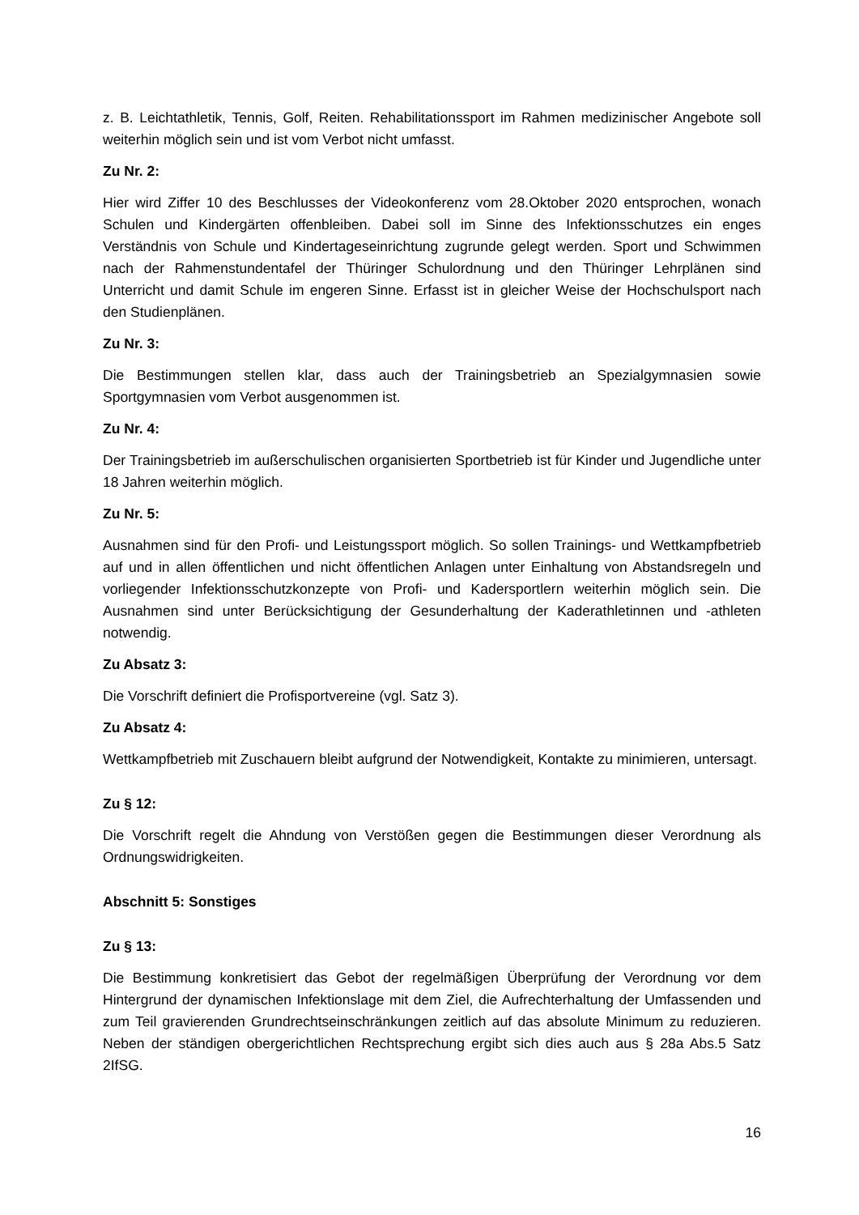z. B. Leichtathletik, Tennis, Golf, Reiten. Rehabilitationssport im Rahmen medizinischer Angebote soll weiterhin möglich sein und ist vom Verbot nicht umfasst.
Zu Nr. 2:
Hier wird Ziffer 10 des Beschlusses der Videokonferenz vom 28.Oktober 2020 entsprochen, wonach Schulen und Kindergärten offenbleiben. Dabei soll im Sinne des Infektionsschutzes ein enges Verständnis von Schule und Kindertageseinrichtung zugrunde gelegt werden. Sport und Schwimmen nach der Rahmenstundentafel der Thüringer Schulordnung und den Thüringer Lehrplänen sind Unterricht und damit Schule im engeren Sinne. Erfasst ist in gleicher Weise der Hochschulsport nach den Studienplänen.
Zu Nr. 3:
Die Bestimmungen stellen klar, dass auch der Trainingsbetrieb an Spezialgymnasien sowie Sportgymnasien vom Verbot ausgenommen ist.
Zu Nr. 4:
Der Trainingsbetrieb im außerschulischen organisierten Sportbetrieb ist für Kinder und Jugendliche unter 18 Jahren weiterhin möglich.
Zu Nr. 5:
Ausnahmen sind für den Profi- und Leistungssport möglich. So sollen Trainings- und Wettkampfbetrieb auf und in allen öffentlichen und nicht öffentlichen Anlagen unter Einhaltung von Abstandsregeln und vorliegender Infektionsschutzkonzepte von Profi- und Kadersportlern weiterhin möglich sein. Die Ausnahmen sind unter Berücksichtigung der Gesunderhaltung der Kaderathletinnen und -athleten notwendig.
Zu Absatz 3:
Die Vorschrift definiert die Profisportvereine (vgl. Satz 3).
Zu Absatz 4:
Wettkampfbetrieb mit Zuschauern bleibt aufgrund der Notwendigkeit, Kontakte zu minimieren, untersagt.
Zu § 12:
Die Vorschrift regelt die Ahndung von Verstößen gegen die Bestimmungen dieser Verordnung als Ordnungswidrigkeiten.
Abschnitt 5: Sonstiges
Zu § 13:
Die Bestimmung konkretisiert das Gebot der regelmäßigen Überprüfung der Verordnung vor dem Hintergrund der dynamischen Infektionslage mit dem Ziel, die Aufrechterhaltung der Umfassenden und zum Teil gravierenden Grundrechtseinschränkungen zeitlich auf das absolute Minimum zu reduzieren. Neben der ständigen obergerichtlichen Rechtsprechung ergibt sich dies auch aus § 28a Abs.5 Satz 2IfSG.
16